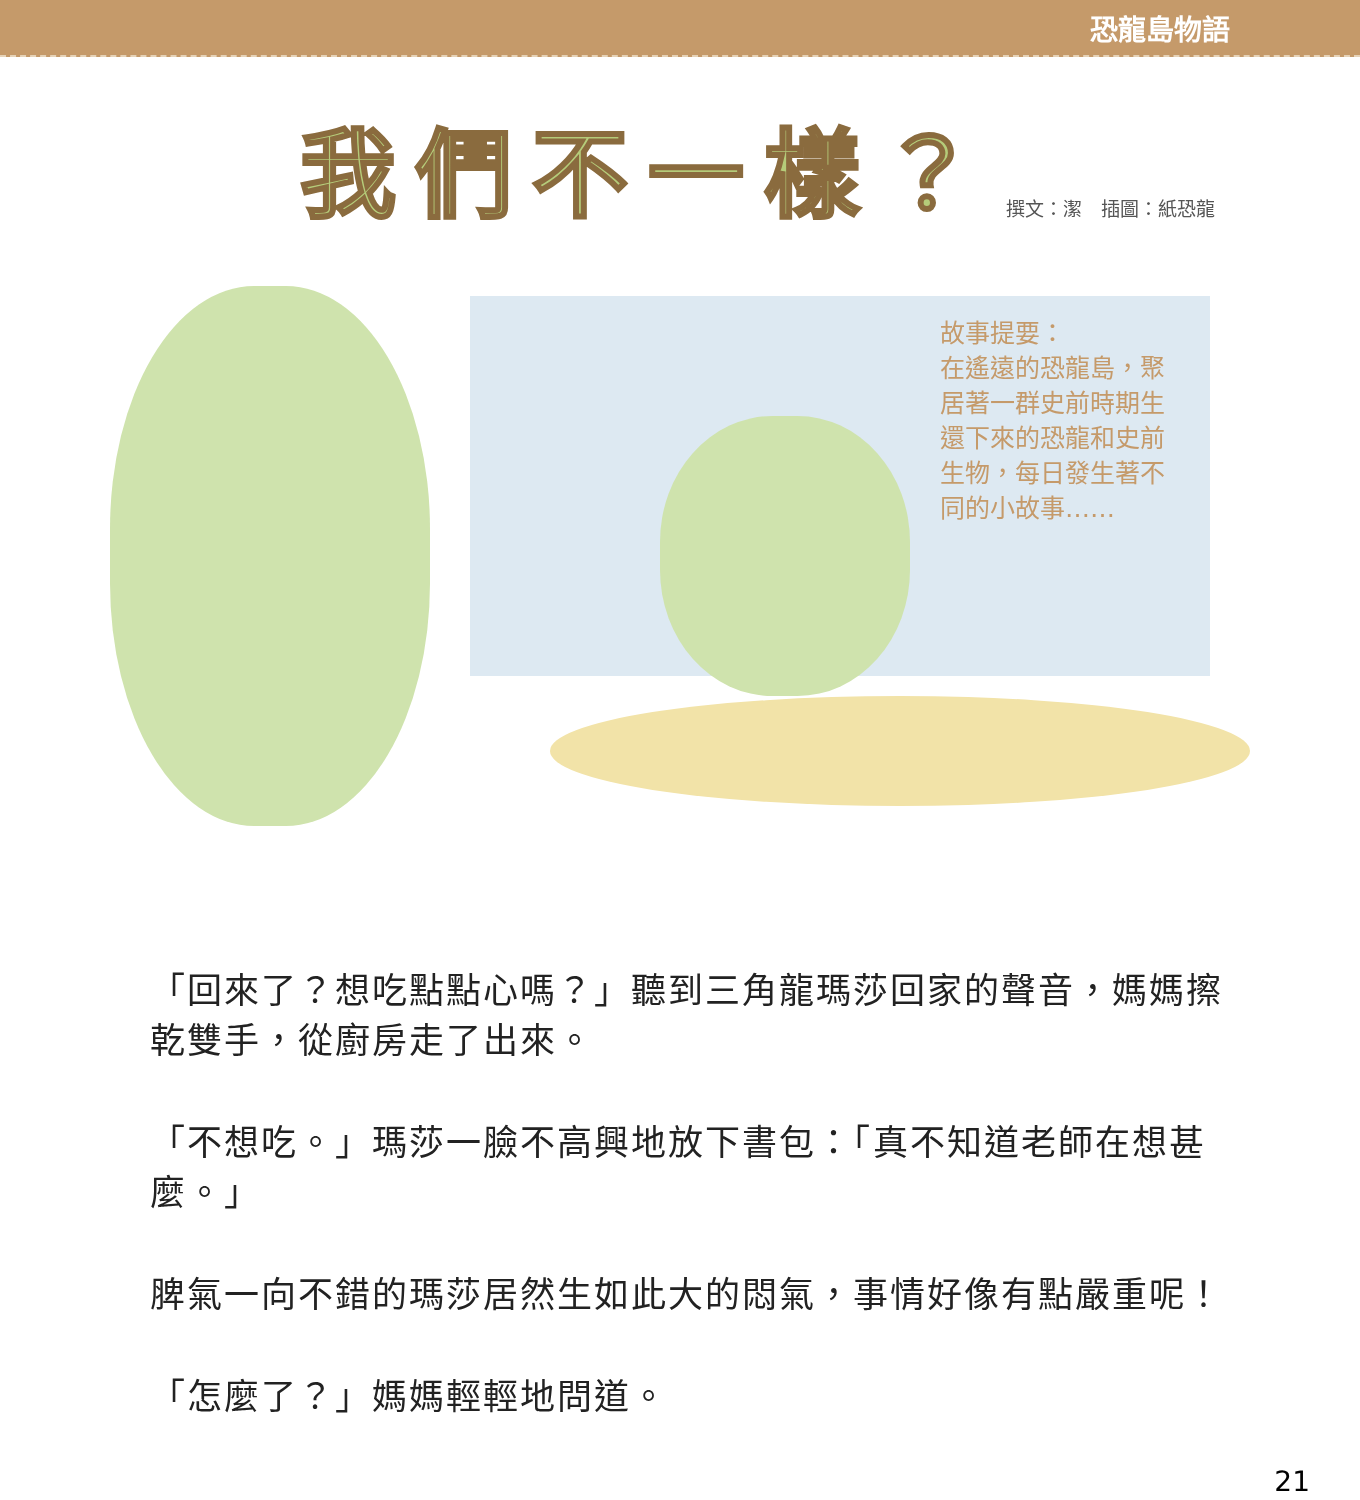恐龍島物語
我們不一樣？
撰文：潔　插圖：紙恐龍
故事提要：
在遙遠的恐龍島，聚居著一群史前時期生還下來的恐龍和史前生物，每日發生著不同的小故事……
「回來了？想吃點點心嗎？」聽到三角龍瑪莎回家的聲音，媽媽擦乾雙手，從廚房走了出來。
「不想吃。」瑪莎一臉不高興地放下書包：「真不知道老師在想甚麼。」
脾氣一向不錯的瑪莎居然生如此大的悶氣，事情好像有點嚴重呢！
「怎麼了？」媽媽輕輕地問道。
21